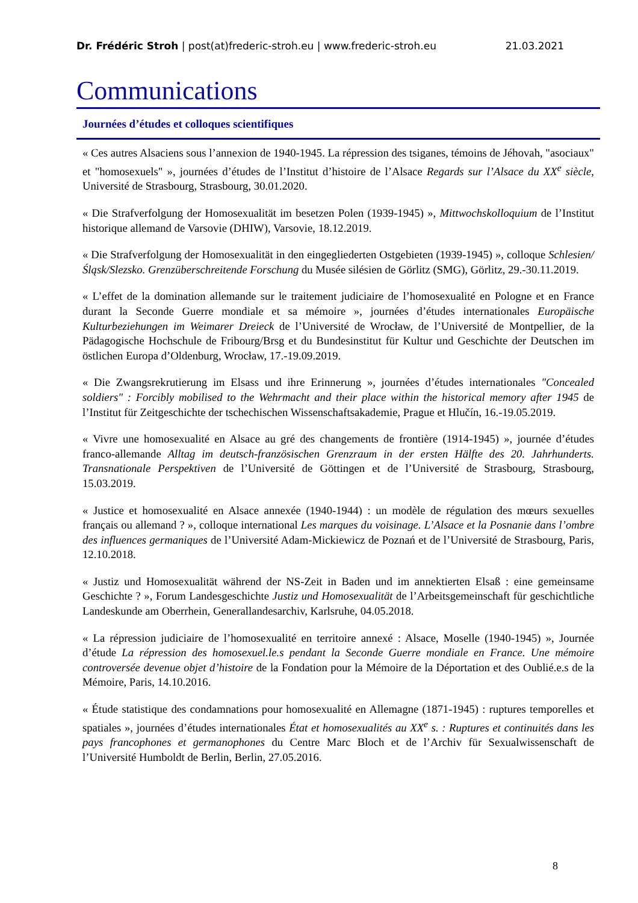Dr. Frédéric Stroh | post(at)frederic-stroh.eu | www.frederic-stroh.eu 21.03.2021
Communications
Journées d’études et colloques scientifiques
« Ces autres Alsaciens sous l’annexion de 1940-1945. La répression des tsiganes, témoins de Jéhovah, "asociaux" et "homosexuels" », journées d’études de l’Institut d’histoire de l’Alsace Regards sur l’Alsace du XX<sup>e</sup> siècle, Université de Strasbourg, Strasbourg, 30.01.2020.
« Die Strafverfolgung der Homosexualität im besetzen Polen (1939-1945) », Mittwochskolloquium de l’Institut historique allemand de Varsovie (DHIW), Varsovie, 18.12.2019.
« Die Strafverfolgung der Homosexualität in den eingegliederten Ostgebieten (1939-1945) », colloque Schlesien/Śląsk/Slezsko. Grenzüberschreitende Forschung du Musée silésien de Görlitz (SMG), Görlitz, 29.-30.11.2019.
« L’effet de la domination allemande sur le traitement judiciaire de l’homosexualité en Pologne et en France durant la Seconde Guerre mondiale et sa mémoire », journées d’études internationales Europäische Kulturbeziehungen im Weimarer Dreieck de l’Université de Wrocław, de l’Université de Montpellier, de la Pädagogische Hochschule de Fribourg/Brsg et du Bundesinstitut für Kultur und Geschichte der Deutschen im östlichen Europa d’Oldenburg, Wrocław, 17.-19.09.2019.
« Die Zwangsrekrutierung im Elsass und ihre Erinnerung », journées d’études internationales "Concealed soldiers" : Forcibly mobilised to the Wehrmacht and their place within the historical memory after 1945 de l’Institut für Zeitgeschichte der tschechischen Wissenschaftsakademie, Prague et Hlučín, 16.-19.05.2019.
« Vivre une homosexualité en Alsace au gré des changements de frontière (1914-1945) », journée d’études franco-allemande Alltag im deutsch-französischen Grenzraum in der ersten Hälfte des 20. Jahrhunderts. Transnationale Perspektiven de l’Université de Göttingen et de l’Université de Strasbourg, Strasbourg, 15.03.2019.
« Justice et homosexualité en Alsace annexée (1940-1944) : un modèle de régulation des mœurs sexuelles français ou allemand ? », colloque international Les marques du voisinage. L’Alsace et la Posnanie dans l’ombre des influences germaniques de l’Université Adam-Mickiewicz de Poznań et de l’Université de Strasbourg, Paris, 12.10.2018.
« Justiz und Homosexualität während der NS-Zeit in Baden und im annektierten Elsaß : eine gemeinsame Geschichte ? », Forum Landesgeschichte Justiz und Homosexualität de l’Arbeitsgemeinschaft für geschichtliche Landeskunde am Oberrhein, Generallandesarchiv, Karlsruhe, 04.05.2018.
« La répression judiciaire de l’homosexualité en territoire annexé : Alsace, Moselle (1940-1945) », Journée d’étude La répression des homosexuel.le.s pendant la Seconde Guerre mondiale en France. Une mémoire controversée devenue objet d’histoire de la Fondation pour la Mémoire de la Déportation et des Oublié.e.s de la Mémoire, Paris, 14.10.2016.
« Étude statistique des condamnations pour homosexualité en Allemagne (1871-1945) : ruptures temporelles et spatiales », journées d’études internationales État et homosexualités au XX<sup>e</sup> s. : Ruptures et continuités dans les pays francophones et germanophones du Centre Marc Bloch et de l’Archiv für Sexualwissenschaft de l’Université Humboldt de Berlin, Berlin, 27.05.2016.
8